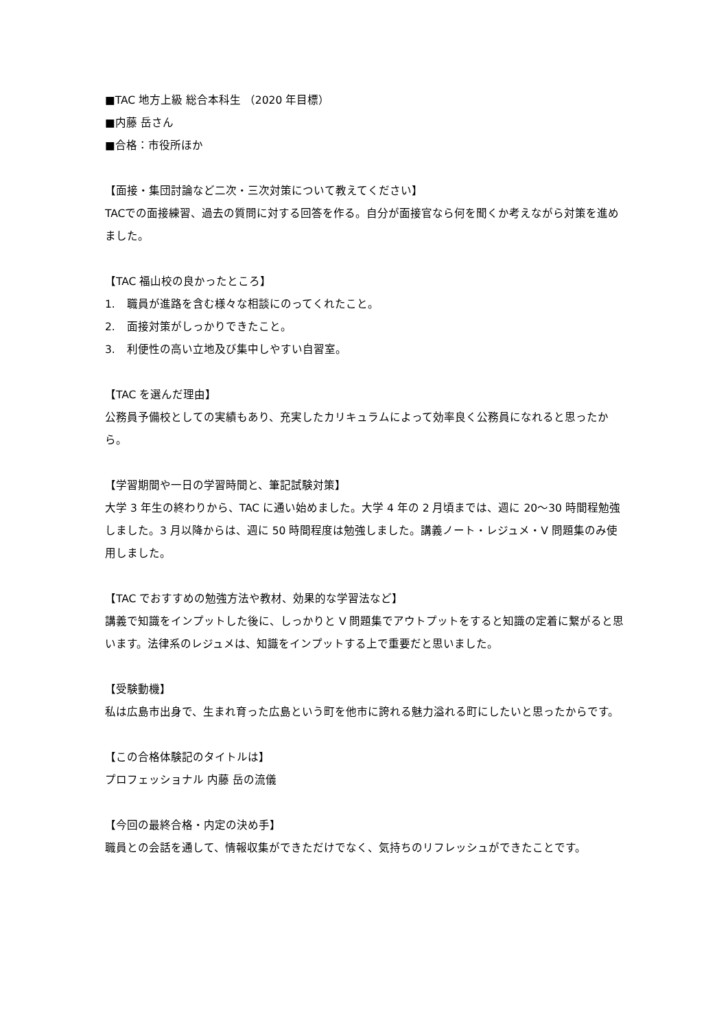■TAC 地方上級 総合本科生 （2020 年目標）
■内藤 岳さん
■合格：市役所ほか
【面接・集団討論など二次・三次対策について教えてください】
TACでの面接練習、過去の質問に対する回答を作る。自分が面接官なら何を聞くか考えながら対策を進めました。
【TAC 福山校の良かったところ】
1. 職員が進路を含む様々な相談にのってくれたこと。
2. 面接対策がしっかりできたこと。
3. 利便性の高い立地及び集中しやすい自習室。
【TAC を選んだ理由】
公務員予備校としての実績もあり、充実したカリキュラムによって効率良く公務員になれると思ったから。
【学習期間や一日の学習時間と、筆記試験対策】
大学 3 年生の終わりから、TAC に通い始めました。大学 4 年の 2 月頃までは、週に 20～30 時間程勉強しました。3 月以降からは、週に 50 時間程度は勉強しました。講義ノート・レジュメ・V 問題集のみ使用しました。
【TAC でおすすめの勉強方法や教材、効果的な学習法など】
講義で知識をインプットした後に、しっかりと V 問題集でアウトプットをすると知識の定着に繋がると思います。法律系のレジュメは、知識をインプットする上で重要だと思いました。
【受験動機】
私は広島市出身で、生まれ育った広島という町を他市に誇れる魅力溢れる町にしたいと思ったからです。
【この合格体験記のタイトルは】
プロフェッショナル 内藤 岳の流儀
【今回の最終合格・内定の決め手】
職員との会話を通して、情報収集ができただけでなく、気持ちのリフレッシュができたことです。